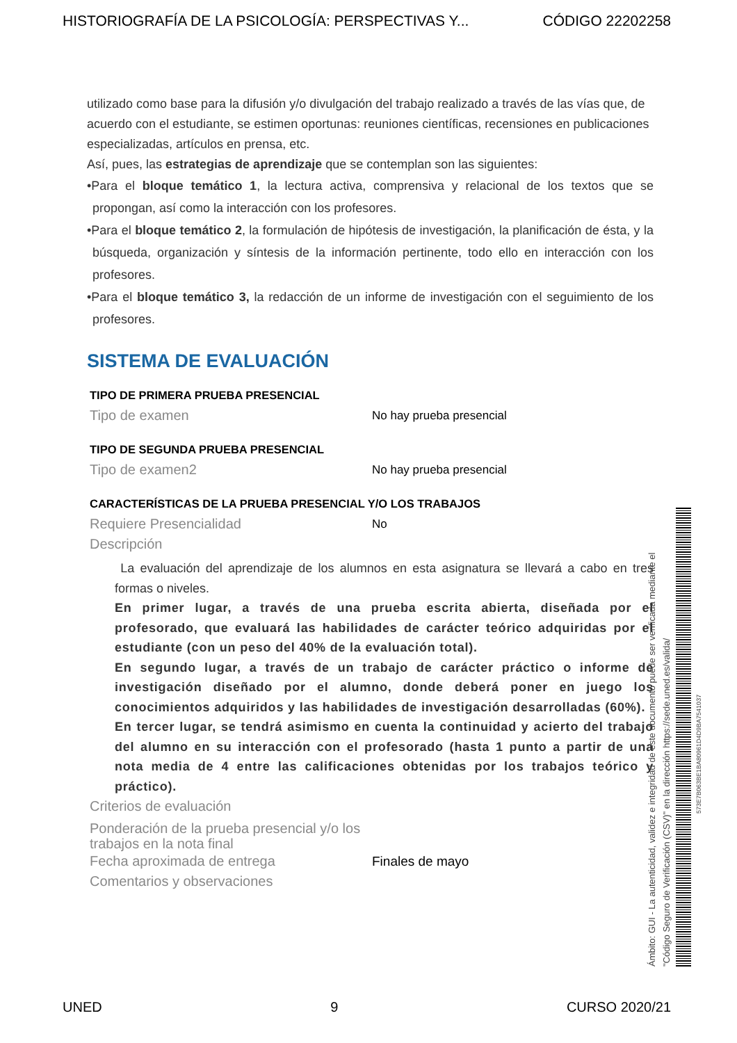HISTORIOGRAFÍA DE LA PSICOLOGÍA: PERSPECTIVAS Y... CÓDIGO 22202258
utilizado como base para la difusión y/o divulgación del trabajo realizado a través de las vías que, de acuerdo con el estudiante, se estimen oportunas: reuniones científicas, recensiones en publicaciones especializadas, artículos en prensa, etc.
Así, pues, las estrategias de aprendizaje que se contemplan son las siguientes:
•Para el bloque temático 1, la lectura activa, comprensiva y relacional de los textos que se propongan, así como la interacción con los profesores.
•Para el bloque temático 2, la formulación de hipótesis de investigación, la planificación de ésta, y la búsqueda, organización y síntesis de la información pertinente, todo ello en interacción con los profesores.
•Para el bloque temático 3, la redacción de un informe de investigación con el seguimiento de los profesores.
SISTEMA DE EVALUACIÓN
TIPO DE PRIMERA PRUEBA PRESENCIAL
Tipo de examen No hay prueba presencial
TIPO DE SEGUNDA PRUEBA PRESENCIAL
Tipo de examen2 No hay prueba presencial
CARACTERÍSTICAS DE LA PRUEBA PRESENCIAL Y/O LOS TRABAJOS
Requiere Presencialidad No
Descripción
La evaluación del aprendizaje de los alumnos en esta asignatura se llevará a cabo en tres formas o niveles.
En primer lugar, a través de una prueba escrita abierta, diseñada por el profesorado, que evaluará las habilidades de carácter teórico adquiridas por el estudiante (con un peso del 40% de la evaluación total).
En segundo lugar, a través de un trabajo de carácter práctico o informe de investigación diseñado por el alumno, donde deberá poner en juego los conocimientos adquiridos y las habilidades de investigación desarrolladas (60%).
En tercer lugar, se tendrá asimismo en cuenta la continuidad y acierto del trabajo del alumno en su interacción con el profesorado (hasta 1 punto a partir de una nota media de 4 entre las calificaciones obtenidas por los trabajos teórico y práctico).
Criterios de evaluación
Ponderación de la prueba presencial y/o los trabajos en la nota final
Fecha aproximada de entrega Finales de mayo
Comentarios y observaciones
Ámbito: GUI - La autenticidad, validez e integridad de este documento puede ser verificada mediante el
"Código Seguro de Verificación (CSV)" en la dirección https://sede.uned.es/valida/
573E7B063BE1BA80961D4D9BA7541037
UNED 9 CURSO 2020/21